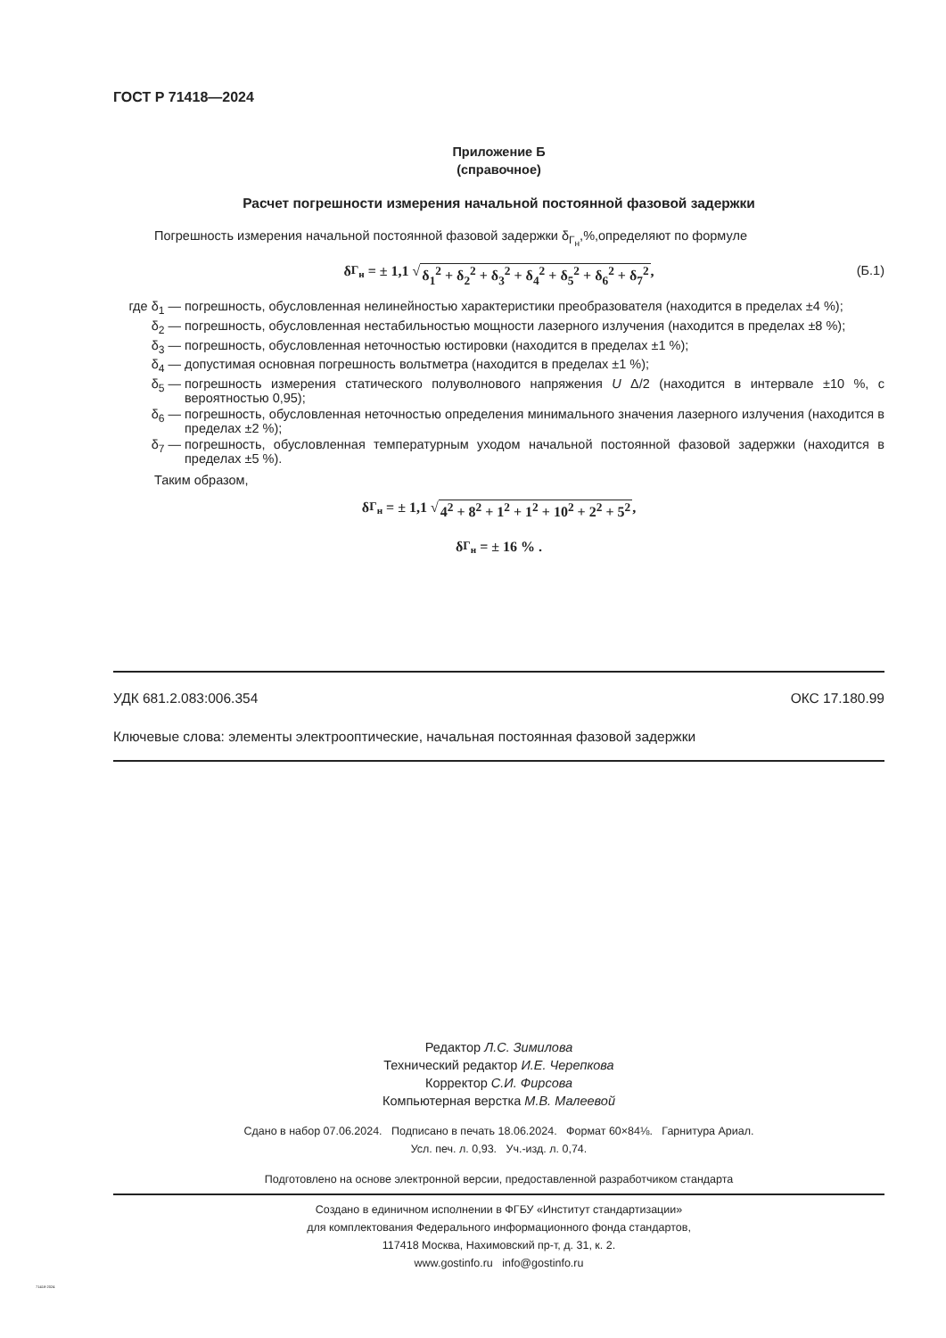ГОСТ Р 71418—2024
Приложение Б
(справочное)
Расчет погрешности измерения начальной постоянной фазовой задержки
Погрешность измерения начальной постоянной фазовой задержки δ<sub>Г<sub>н</sub></sub>,%,определяют по формуле
δ<sub>Г<sub>н</sub></sub> = ± 1,1 √ δ<sub>1</sub><sup>2</sup> + δ<sub>2</sub><sup>2</sup> + δ<sub>3</sub><sup>2</sup> + δ<sub>4</sub><sup>2</sup> + δ<sub>5</sub><sup>2</sup> + δ<sub>6</sub><sup>2</sup> + δ<sub>7</sub><sup>2</sup>, (Б.1)
где δ<sub>1</sub> — погрешность, обусловленная нелинейностью характеристики преобразователя (находится в пределах ±4 %);
δ<sub>2</sub> — погрешность, обусловленная нестабильностью мощности лазерного излучения (находится в пределах ±8 %);
δ<sub>3</sub> — погрешность, обусловленная неточностью юстировки (находится в пределах ±1 %);
δ<sub>4</sub> — допустимая основная погрешность вольтметра (находится в пределах ±1 %);
δ<sub>5</sub> — погрешность измерения статического полуволнового напряжения U Δ/2 (находится в интервале ±10 %, с вероятностью 0,95);
δ<sub>6</sub> — погрешность, обусловленная неточностью определения минимального значения лазерного излучения (находится в пределах ±2 %);
δ<sub>7</sub> — погрешность, обусловленная температурным уходом начальной постоянной фазовой задержки (находится в пределах ±5 %).
Таким образом,
δ<sub>Г<sub>н</sub></sub> = ± 1,1 √ 4<sup>2</sup> + 8<sup>2</sup> + 1<sup>2</sup> + 1<sup>2</sup> + 10<sup>2</sup> + 2<sup>2</sup> + 5<sup>2</sup>,
δ<sub>Г<sub>н</sub></sub> = ± 16 % .
УДК 681.2.083:006.354 ОКС 17.180.99
Ключевые слова: элементы электрооптические, начальная постоянная фазовой задержки
Редактор Л.С. Зимилова
Технический редактор И.Е. Черепкова
Корректор С.И. Фирсова
Компьютерная верстка М.В. Малеевой
Сдано в набор 07.06.2024. Подписано в печать 18.06.2024. Формат 60×84⅛. Гарнитура Ариал.
Усл. печ. л. 0,93. Уч.-изд. л. 0,74.
Подготовлено на основе электронной версии, предоставленной разработчиком стандарта
Создано в единичном исполнении в ФГБУ «Институт стандартизации»
для комплектования Федерального информационного фонда стандартов,
117418 Москва, Нахимовский пр-т, д. 31, к. 2.
www.gostinfo.ru info@gostinfo.ru
71418-2024